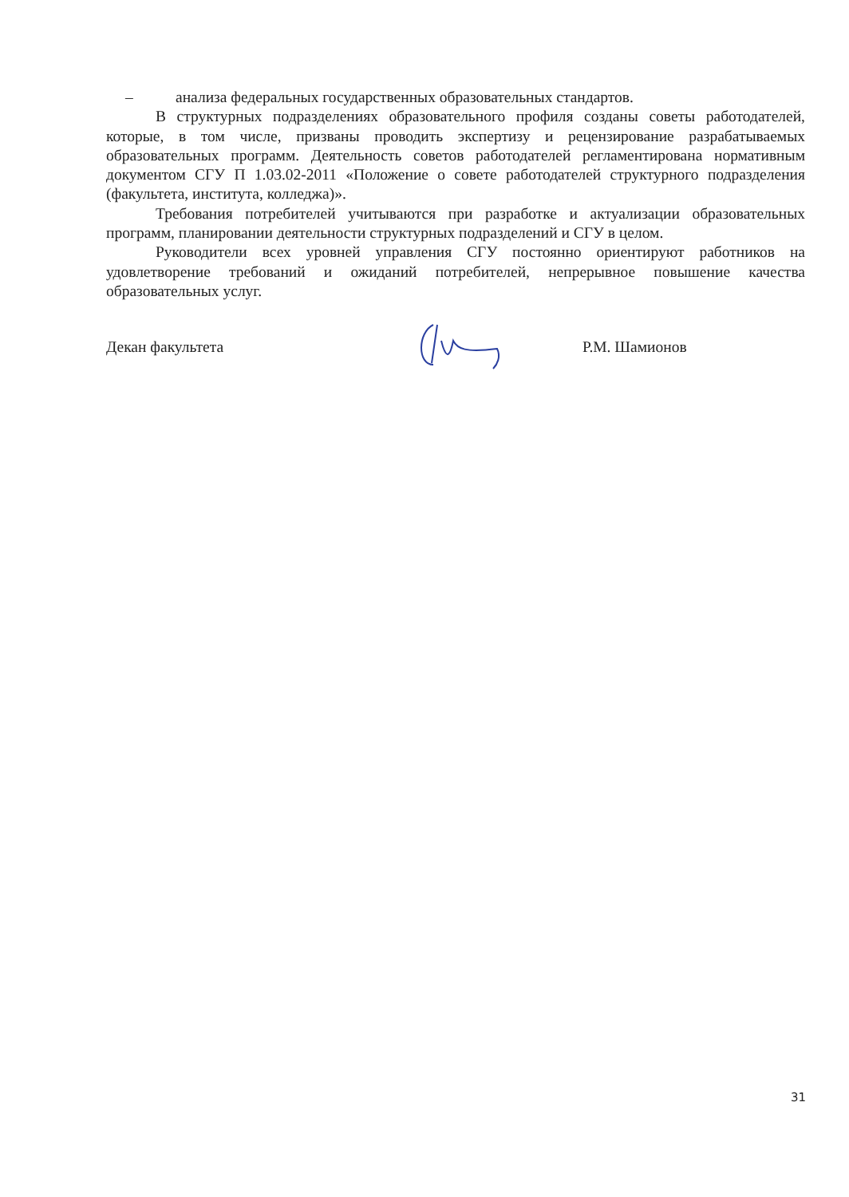– анализа федеральных государственных образовательных стандартов.
В структурных подразделениях образовательного профиля созданы советы работодателей, которые, в том числе, призваны проводить экспертизу и рецензирование разрабатываемых образовательных программ. Деятельность советов работодателей регламентирована нормативным документом СГУ П 1.03.02-2011 «Положение о совете работодателей структурного подразделения (факультета, института, колледжа)».
Требования потребителей учитываются при разработке и актуализации образовательных программ, планировании деятельности структурных подразделений и СГУ в целом.
Руководители всех уровней управления СГУ постоянно ориентируют работников на удовлетворение требований и ожиданий потребителей, непрерывное повышение качества образовательных услуг.
Декан факультета Р.М. Шамионов
31